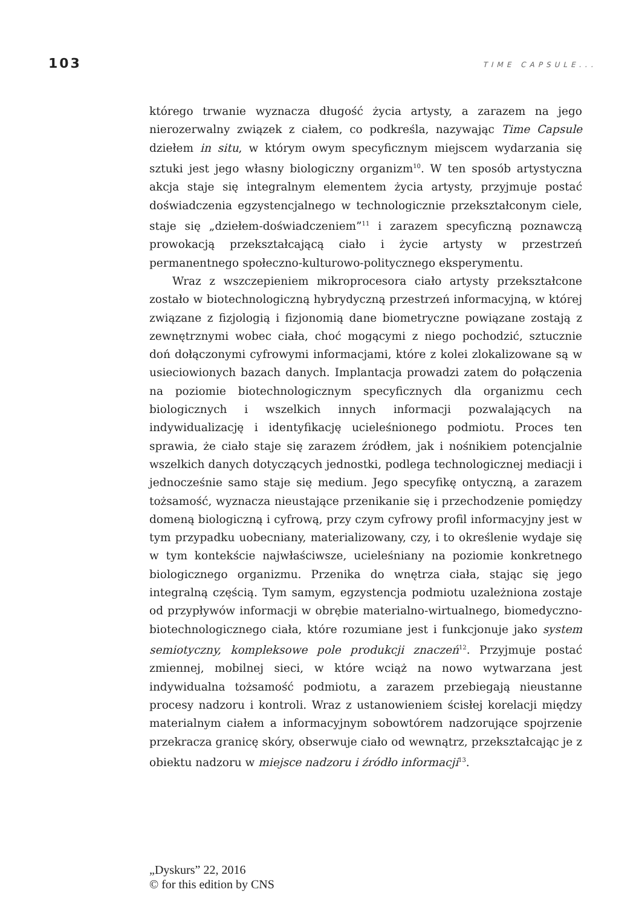103 TIME CAPSULE...
którego trwanie wyznacza długość życia artysty, a zarazem na jego nierozerwalny związek z ciałem, co podkreśla, nazywając Time Capsule dziełem in situ, w którym owym specyficznym miejscem wydarzania się sztuki jest jego własny biologiczny organizm<sup>10</sup>. W ten sposób artystyczna akcja staje się integralnym elementem życia artysty, przyjmuje postać doświadczenia egzystencjalnego w technologicznie przekształconym ciele, staje się „dziełem-doświadczeniem”<sup>11</sup> i zarazem specyficzną poznawczą prowokacją przekształcającą ciało i życie artysty w przestrzeń permanentnego społeczno-kulturowo-politycznego eksperymentu.
Wraz z wszczepieniem mikroprocesora ciało artysty przekształcone zostało w biotechnologiczną hybrydyczną przestrzeń informacyjną, w której związane z fizjologią i fizjonomią dane biometryczne powiązane zostają z zewnętrznymi wobec ciała, choć mogącymi z niego pochodzić, sztucznie doń dołączonymi cyfrowymi informacjami, które z kolei zlokalizowane są w usieciowionych bazach danych. Implantacja prowadzi zatem do połączenia na poziomie biotechnologicznym specyficznych dla organizmu cech biologicznych i wszelkich innych informacji pozwalających na indywidualizację i identyfikację ucieleśnionego podmiotu. Proces ten sprawia, że ciało staje się zarazem źródłem, jak i nośnikiem potencjalnie wszelkich danych dotyczących jednostki, podlega technologicznej mediacji i jednocześnie samo staje się medium. Jego specyfikę ontyczną, a zarazem tożsamość, wyznacza nieustające przenikanie się i przechodzenie pomiędzy domeną biologiczną i cyfrową, przy czym cyfrowy profil informacyjny jest w tym przypadku uobecniany, materializowany, czy, i to określenie wydaje się w tym kontekście najwłaściwsze, ucieleśniany na poziomie konkretnego biologicznego organizmu. Przenika do wnętrza ciała, stając się jego integralną częścią. Tym samym, egzystencja podmiotu uzależniona zostaje od przypływów informacji w obrębie materialno-wirtualnego, biomedyczno-biotechnologicznego ciała, które rozumiane jest i funkcjonuje jako system semiotyczny, kompleksowe pole produkcji znaczeń<sup>12</sup>. Przyjmuje postać zmiennej, mobilnej sieci, w które wciąż na nowo wytwarzana jest indywidualna tożsamość podmiotu, a zarazem przebiegają nieustanne procesy nadzoru i kontroli. Wraz z ustanowieniem ścisłej korelacji między materialnym ciałem a informacyjnym sobowtórem nadzorujące spojrzenie przekracza granicę skóry, obserwuje ciało od wewnątrz, przekształcając je z obiektu nadzoru w miejsce nadzoru i źródło informacji<sup>13</sup>.
„Dyskurs” 22, 2016
© for this edition by CNS